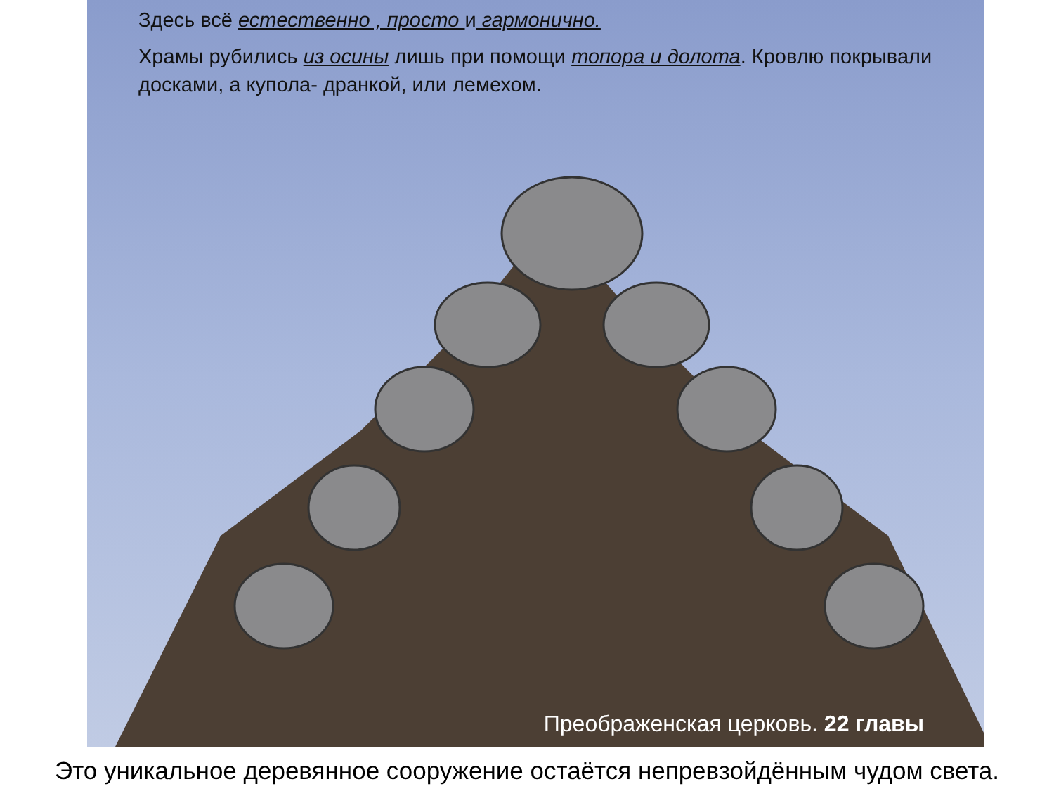Здесь всё естественно , просто и гармонично.
Храмы рубились из осины лишь при помощи топора и долота. Кровлю покрывали досками, а купола- дранкой, или лемехом.
Преображенская церковь. 22 главы
Это уникальное деревянное сооружение остаётся непревзойдённым чудом света.